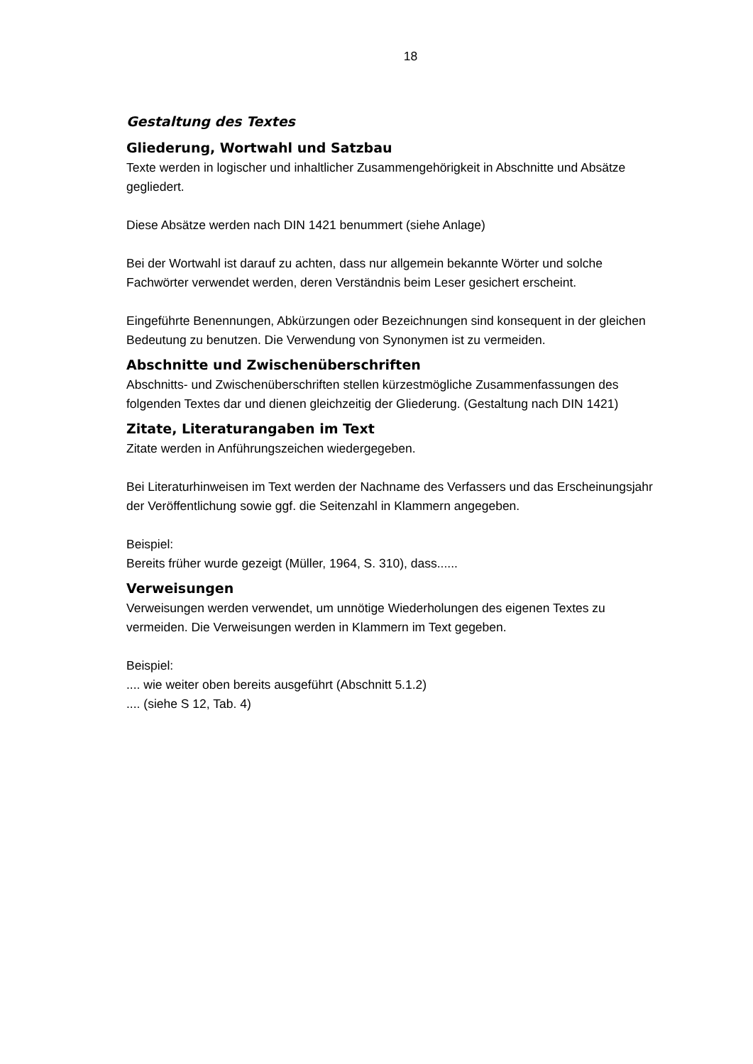18
Gestaltung des Textes
Gliederung, Wortwahl und Satzbau
Texte werden in logischer und inhaltlicher Zusammengehörigkeit in Abschnitte und Absätze gegliedert.
Diese Absätze werden nach DIN 1421 benummert (siehe Anlage)
Bei der Wortwahl ist darauf zu achten, dass nur allgemein bekannte Wörter und solche Fachwörter verwendet werden, deren Verständnis beim Leser gesichert erscheint.
Eingeführte Benennungen, Abkürzungen oder Bezeichnungen sind konsequent in der gleichen Bedeutung zu benutzen. Die Verwendung von Synonymen ist zu vermeiden.
Abschnitte und Zwischenüberschriften
Abschnitts- und Zwischenüberschriften stellen kürzestmögliche Zusammenfassungen des folgenden Textes dar und dienen gleichzeitig der Gliederung. (Gestaltung nach DIN 1421)
Zitate, Literaturangaben im Text
Zitate werden in Anführungszeichen wiedergegeben.
Bei Literaturhinweisen im Text werden der Nachname des Verfassers und das Erscheinungsjahr der Veröffentlichung sowie ggf. die Seitenzahl in Klammern angegeben.
Beispiel:
Bereits früher wurde gezeigt (Müller, 1964, S. 310), dass......
Verweisungen
Verweisungen werden verwendet, um unnötige Wiederholungen des eigenen Textes zu vermeiden. Die Verweisungen werden in Klammern im Text gegeben.
Beispiel:
.... wie weiter oben bereits ausgeführt (Abschnitt 5.1.2)
.... (siehe S 12, Tab. 4)